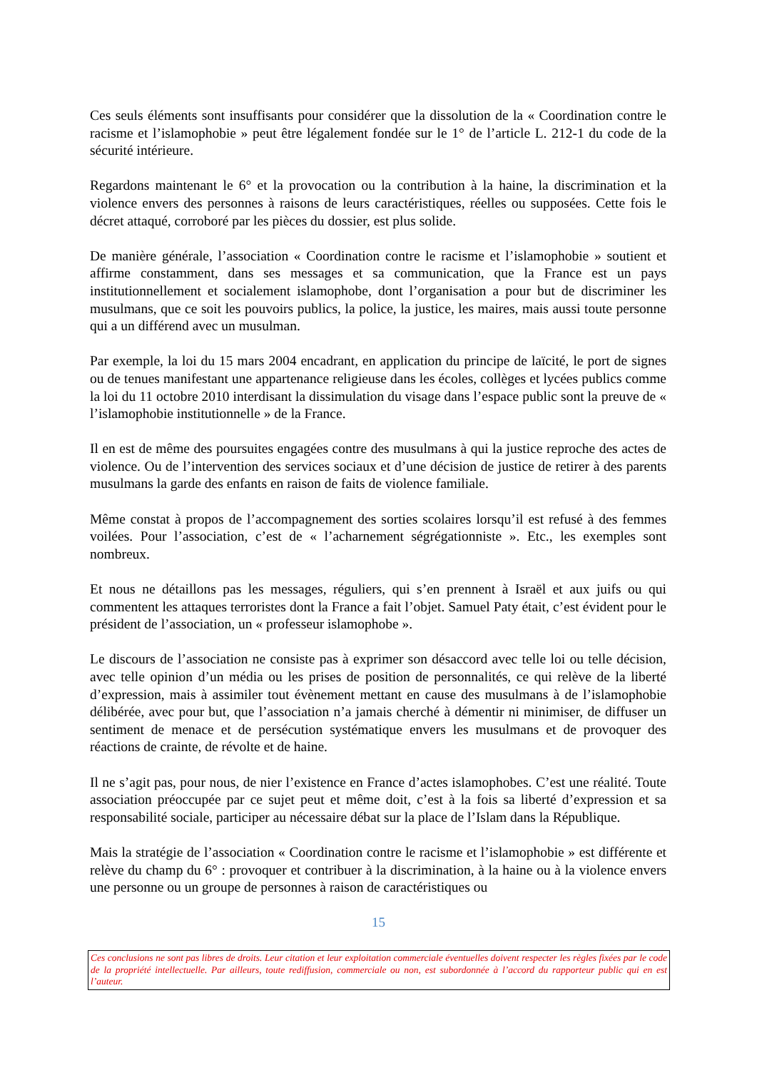Ces seuls éléments sont insuffisants pour considérer que la dissolution de la « Coordination contre le racisme et l’islamophobie » peut être légalement fondée sur le 1° de l’article L. 212-1 du code de la sécurité intérieure.
Regardons maintenant le 6° et la provocation ou la contribution à la haine, la discrimination et la violence envers des personnes à raisons de leurs caractéristiques, réelles ou supposées. Cette fois le décret attaqué, corroboré par les pièces du dossier, est plus solide.
De manière générale, l’association « Coordination contre le racisme et l’islamophobie » soutient et affirme constamment, dans ses messages et sa communication, que la France est un pays institutionnellement et socialement islamophobe, dont l’organisation a pour but de discriminer les musulmans, que ce soit les pouvoirs publics, la police, la justice, les maires, mais aussi toute personne qui a un différend avec un musulman.
Par exemple, la loi du 15 mars 2004 encadrant, en application du principe de laïcité, le port de signes ou de tenues manifestant une appartenance religieuse dans les écoles, collèges et lycées publics comme la loi du 11 octobre 2010 interdisant la dissimulation du visage dans l’espace public sont la preuve de « l’islamophobie institutionnelle » de la France.
Il en est de même des poursuites engagées contre des musulmans à qui la justice reproche des actes de violence. Ou de l’intervention des services sociaux et d’une décision de justice de retirer à des parents musulmans la garde des enfants en raison de faits de violence familiale.
Même constat à propos de l’accompagnement des sorties scolaires lorsqu’il est refusé à des femmes voilées. Pour l’association, c’est de « l’acharnement ségrégationniste ». Etc., les exemples sont nombreux.
Et nous ne détaillons pas les messages, réguliers, qui s’en prennent à Israël et aux juifs ou qui commentent les attaques terroristes dont la France a fait l’objet. Samuel Paty était, c’est évident pour le président de l’association, un « professeur islamophobe ».
Le discours de l’association ne consiste pas à exprimer son désaccord avec telle loi ou telle décision, avec telle opinion d’un média ou les prises de position de personnalités, ce qui relève de la liberté d’expression, mais à assimiler tout évènement mettant en cause des musulmans à de l’islamophobie délibérée, avec pour but, que l’association n’a jamais cherché à démentir ni minimiser, de diffuser un sentiment de menace et de persécution systématique envers les musulmans et de provoquer des réactions de crainte, de révolte et de haine.
Il ne s’agit pas, pour nous, de nier l’existence en France d’actes islamophobes. C’est une réalité. Toute association préoccupée par ce sujet peut et même doit, c’est à la fois sa liberté d’expression et sa responsabilité sociale, participer au nécessaire débat sur la place de l’Islam dans la République.
Mais la stratégie de l’association « Coordination contre le racisme et l’islamophobie » est différente et relève du champ du 6° : provoquer et contribuer à la discrimination, à la haine ou à la violence envers une personne ou un groupe de personnes à raison de caractéristiques ou
15
Ces conclusions ne sont pas libres de droits. Leur citation et leur exploitation commerciale éventuelles doivent respecter les règles fixées par le code de la propriété intellectuelle. Par ailleurs, toute rediffusion, commerciale ou non, est subordonnée à l’accord du rapporteur public qui en est l’auteur.